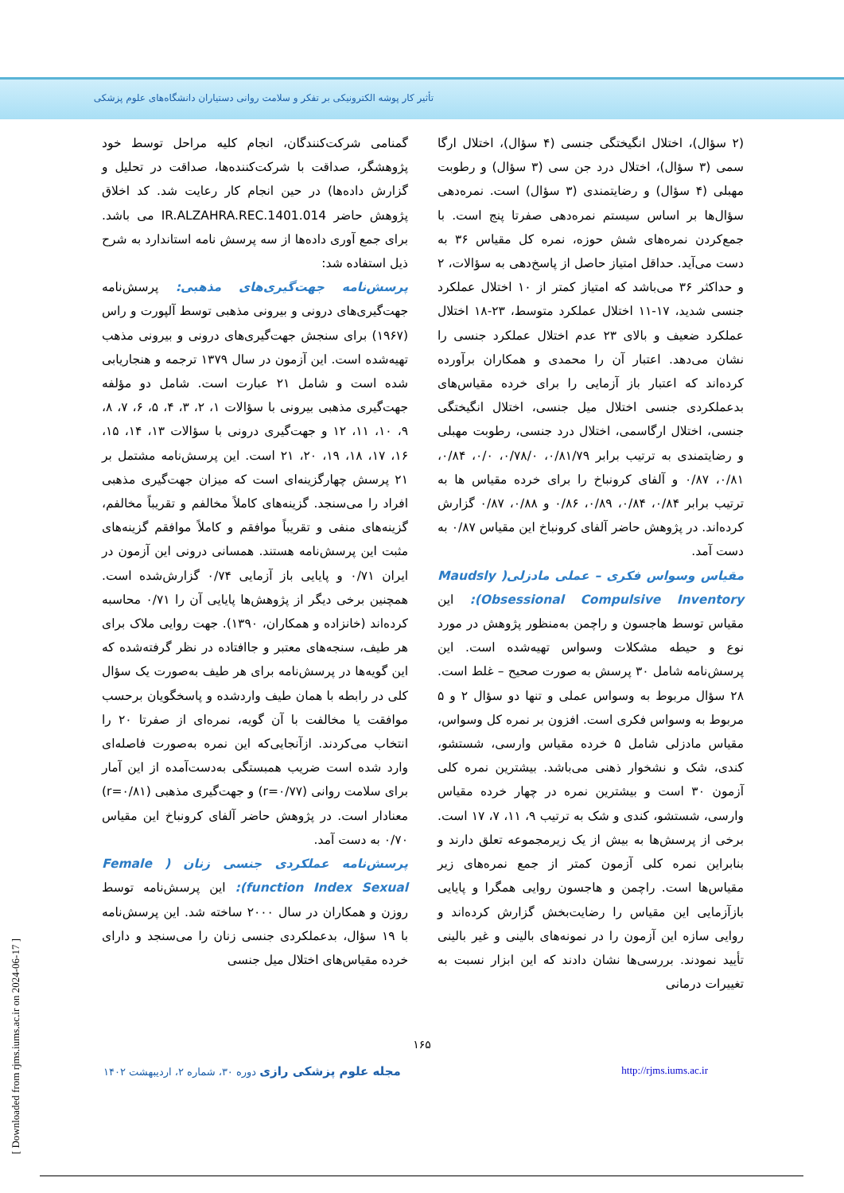تأثیر کار پوشه الکترونیکی بر تفکر و سلامت روانی دستیاران دانشگاه‌های علوم پزشکی
گمنامی شرکت‌کنندگان، انجام کلیه مراحل توسط خود پژوهشگر، صداقت با شرکت‌کننده‌ها، صداقت در تحلیل و گزارش داده‌ها) در حین انجام کار رعایت شد. کد اخلاق پژوهش حاضر IR.ALZAHRA.REC.1401.014 می باشد. برای جمع آوری داده‌ها از سه پرسش نامه استاندارد به شرح ذیل استفاده شد:
پرسش‌نامه جهت‌گیری‌های مذهبی: پرسش‌نامه جهت‌گیری‌های درونی و بیرونی مذهبی توسط آلپورت و راس (۱۹۶۷) برای سنجش جهت‌گیری‌های درونی و بیرونی مذهب تهیه‌شده است. این آزمون در سال ۱۳۷۹ ترجمه و هنجاریابی شده است و شامل ۲۱ عبارت است. شامل دو مؤلفه جهت‌گیری مذهبی بیرونی با سؤالات ۱، ۲، ۳، ۴، ۵، ۶، ۷، ۸، ۹، ۱۰، ۱۱، ۱۲ و جهت‌گیری درونی با سؤالات ۱۳، ۱۴، ۱۵، ۱۶، ۱۷، ۱۸، ۱۹، ۲۰، ۲۱ است. این پرسش‌نامه مشتمل بر ۲۱ پرسش چهارگزینه‌ای است که میزان جهت‌گیری مذهبی افراد را می‌سنجد. گزینه‌های کاملاً مخالفم و تقریباً مخالفم، گزینه‌های منفی و تقریباً موافقم و کاملاً موافقم گزینه‌های مثبت این پرسش‌نامه هستند. همسانی درونی این آزمون در ایران ۰/۷۱ و پایایی باز آزمایی ۰/۷۴ گزارش‌شده است. همچنین برخی دیگر از پژوهش‌ها پایایی آن را ۰/۷۱ محاسبه کرده‌اند (خانزاده و همکاران، ۱۳۹۰). جهت روایی ملاک برای هر طیف، سنجه‌های معتبر و جاافتاده در نظر گرفته‌شده که این گویه‌ها در پرسش‌نامه برای هر طیف به‌صورت یک سؤال کلی در رابطه با همان طیف واردشده و پاسخگویان برحسب موافقت یا مخالفت با آن گویه، نمره‌ای از صفرتا ۲۰ را انتخاب می‌کردند. ازآنجایی‌که این نمره به‌صورت فاصله‌ای وارد شده است ضریب همبستگی به‌دست‌آمده از این آمار برای سلامت روانی (r=۰/۷۷) و جهت‌گیری مذهبی (r=۰/۸۱) معنادار است. در پژوهش حاضر آلفای کرونباخ این مقیاس ۰/۷۰ به دست آمد.
پرسش‌نامه عملکردی جنسی زنان ( Female function Index Sexual): این پرسش‌نامه توسط روزن و همکاران در سال ۲۰۰۰ ساخته شد. این پرسش‌نامه با ۱۹ سؤال، بدعملکردی جنسی زنان را می‌سنجد و دارای خرده مقیاس‌های اختلال میل جنسی
(۲ سؤال)، اختلال انگیختگی جنسی (۴ سؤال)، اختلال ارگا سمی (۳ سؤال)، اختلال درد جن سی (۳ سؤال) و رطوبت مهبلی (۴ سؤال) و رضایتمندی (۳ سؤال) است. نمره‌دهی سؤال‌ها بر اساس سیستم نمره‌دهی صفرتا پنج است. با جمع‌کردن نمره‌های شش حوزه، نمره کل مقیاس ۳۶ به دست می‌آید. حداقل امتیاز حاصل از پاسخ‌دهی به سؤالات، ۲ و حداکثر ۳۶ می‌باشد که امتیاز کمتر از ۱۰ اختلال عملکرد جنسی شدید، ۱۷-۱۱ اختلال عملکرد متوسط، ۲۳-۱۸ اختلال عملکرد ضعیف و بالای ۲۳ عدم اختلال عملکرد جنسی را نشان می‌دهد. اعتبار آن را محمدی و همکاران برآورده کرده‌اند که اعتبار باز آزمایی را برای خرده مقیاس‌های بدعملکردی جنسی اختلال میل جنسی، اختلال انگیختگی جنسی، اختلال ارگاسمی، اختلال درد جنسی، رطوبت مهبلی و رضایتمندی به ترتیب برابر ۰/۸۱/۷۹، ۰/۷۸/۰، ۰/۰، ۰/۸۴، ۰/۸۱، ۰/۸۷ و آلفای کرونباخ را برای خرده مقیاس ها به ترتیب برابر ۰/۸۴، ۰/۸۴، ۰/۸۹، ۰/۸۶ و ۰/۸۸، ۰/۸۷ گزارش کرده‌اند. در پژوهش حاضر آلفای کرونباخ این مقیاس ۰/۸۷ به دست آمد.
مقیاس وسواس فکری – عملی مادزلی( Maudsly Obsessional Compulsive Inventory): این مقیاس توسط هاجسون و راچمن به‌منظور پژوهش در مورد نوع و حیطه مشکلات وسواس تهیه‌شده است. این پرسش‌نامه شامل ۳۰ پرسش به صورت صحیح – غلط است. ۲۸ سؤال مربوط به وسواس عملی و تنها دو سؤال ۲ و ۵ مربوط به وسواس فکری است. افزون بر نمره کل وسواس، مقیاس مادزلی شامل ۵ خرده مقیاس وارسی، شستشو، کندی، شک و نشخوار ذهنی می‌باشد. بیشترین نمره کلی آزمون ۳۰ است و بیشترین نمره در چهار خرده مقیاس وارسی، شستشو، کندی و شک به ترتیب ۹، ۱۱، ۷، ۱۷ است. برخی از پرسش‌ها به بیش از یک زیرمجموعه تعلق دارند و بنابراین نمره کلی آزمون کمتر از جمع نمره‌های زیر مقیاس‌ها است. راچمن و هاجسون روایی همگرا و پایایی بازآزمایی این مقیاس را رضایت‌بخش گزارش کرده‌اند و روایی سازه این آزمون را در نمونه‌های بالینی و غیر بالینی تأیید نمودند. بررسی‌ها نشان دادند که این ابزار نسبت به تغییرات درمانی
۱۶۵
مجله علوم پزشکی رازی دوره ۳۰، شماره ۲، اردیبهشت ۱۴۰۲ http://rjms.iums.ac.ir
[ Downloaded from rjms.iums.ac.ir on 2024-06-17 ]